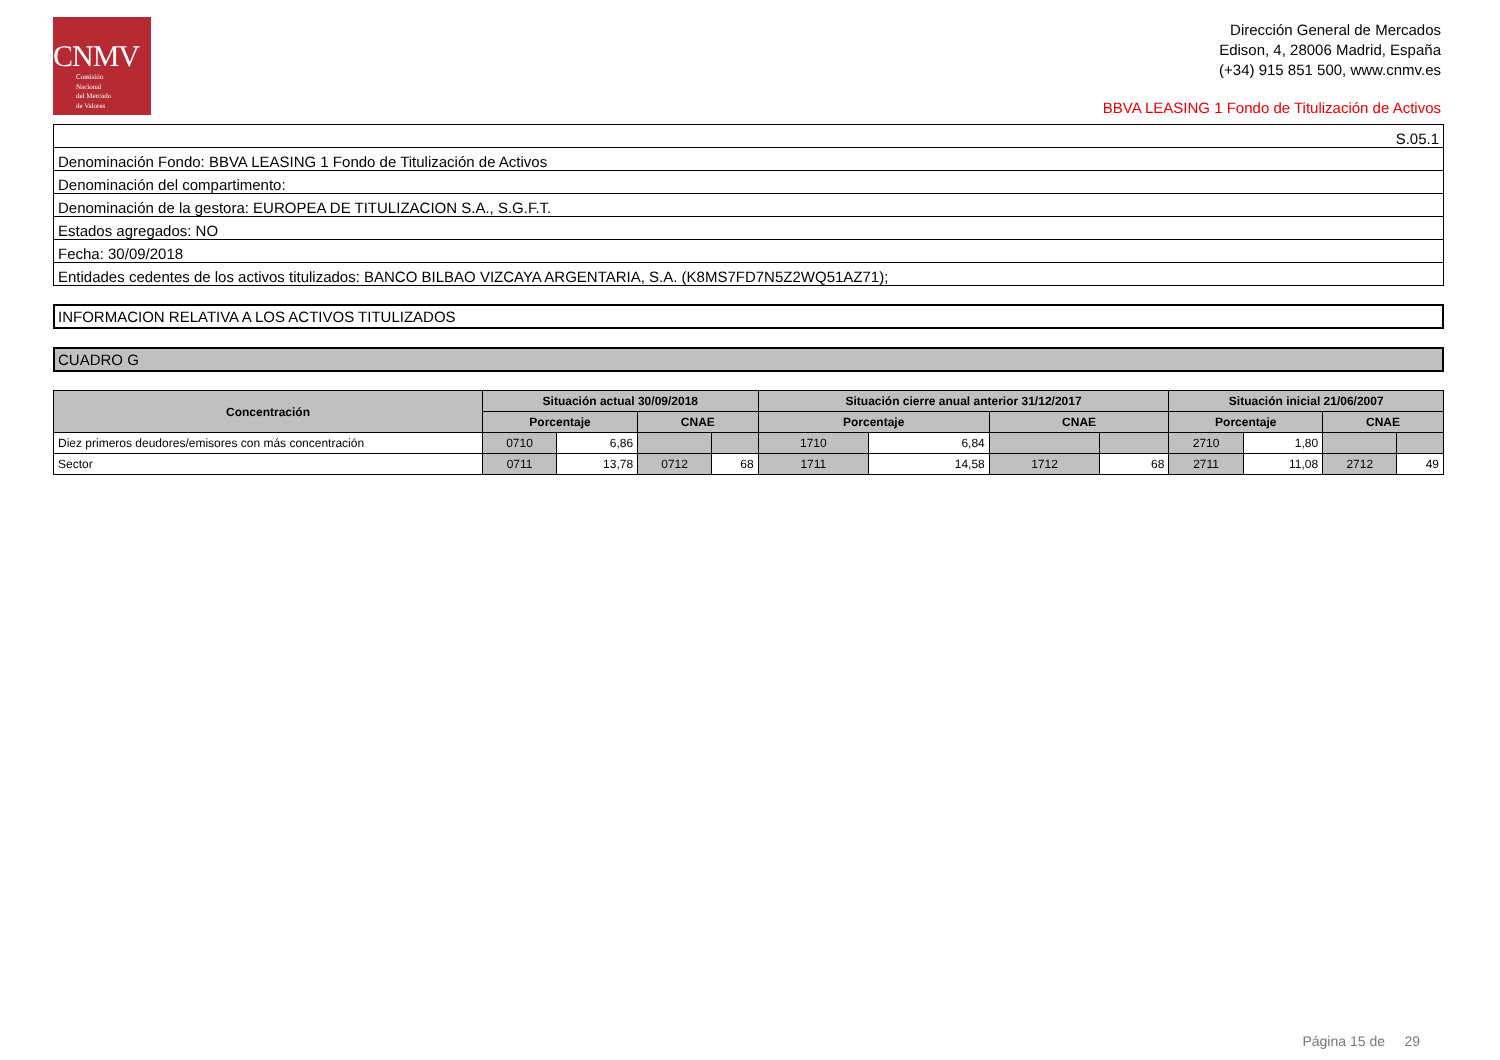CNMV
Comisión
Nacional
del Mercado
de Valores
Dirección General de Mercados
Edison, 4, 28006 Madrid, España
(+34) 915 851 500, www.cnmv.es
BBVA LEASING 1 Fondo de Titulización de Activos
| S.05.1 |
| Denominación Fondo: BBVA LEASING 1 Fondo de Titulización de Activos |
| Denominación del compartimento: |
| Denominación de la gestora: EUROPEA DE TITULIZACION S.A., S.G.F.T. |
| Estados agregados: NO |
| Fecha: 30/09/2018 |
| Entidades cedentes de los activos titulizados: BANCO BILBAO VIZCAYA ARGENTARIA, S.A. (K8MS7FD7N5Z2WQ51AZ71); |
INFORMACION RELATIVA A LOS ACTIVOS TITULIZADOS
CUADRO G
| Concentración | Situación actual 30/09/2018 | | | | Situación cierre anual anterior 31/12/2017 | | | | Situación inicial 21/06/2007 | | | |
| --- | --- | --- | --- | --- | --- | --- | --- | --- | --- | --- | --- | --- |
| | Porcentaje | | CNAE | | Porcentaje | | CNAE | | Porcentaje | | CNAE | |
| Diez primeros deudores/emisores con más concentración | 0710 | 6,86 | | | 1710 | 6,84 | | | 2710 | 1,80 | | |
| Sector | 0711 | 13,78 | 0712 | 68 | 1711 | 14,58 | 1712 | 68 | 2711 | 11,08 | 2712 | 49 |
Página 15 de 29